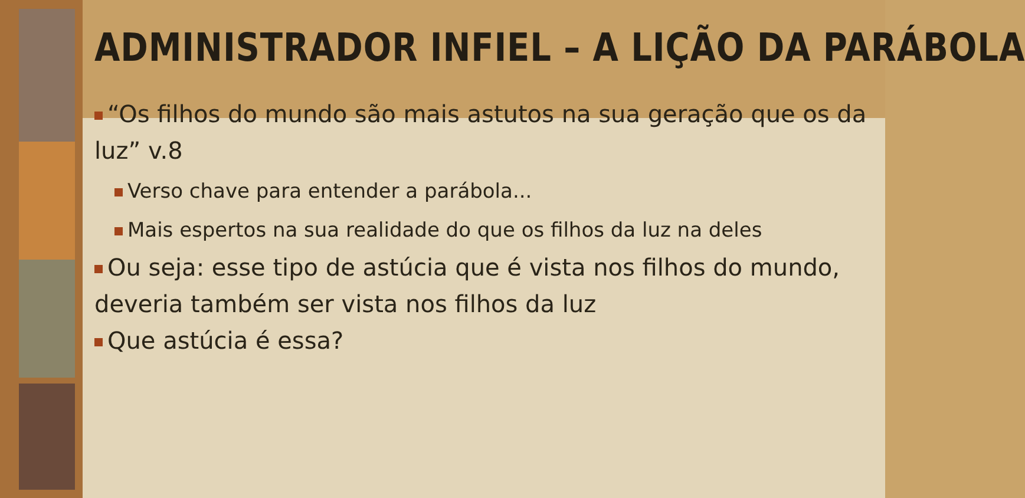ADMINISTRADOR INFIEL – A LIÇÃO DA PARÁBOLA
“Os filhos do mundo são mais astutos na sua geração que os da luz” v.8
Verso chave para entender a parábola...
Mais espertos na sua realidade do que os filhos da luz na deles
Ou seja: esse tipo de astúcia que é vista nos filhos do mundo, deveria também ser vista nos filhos da luz
Que astúcia é essa?